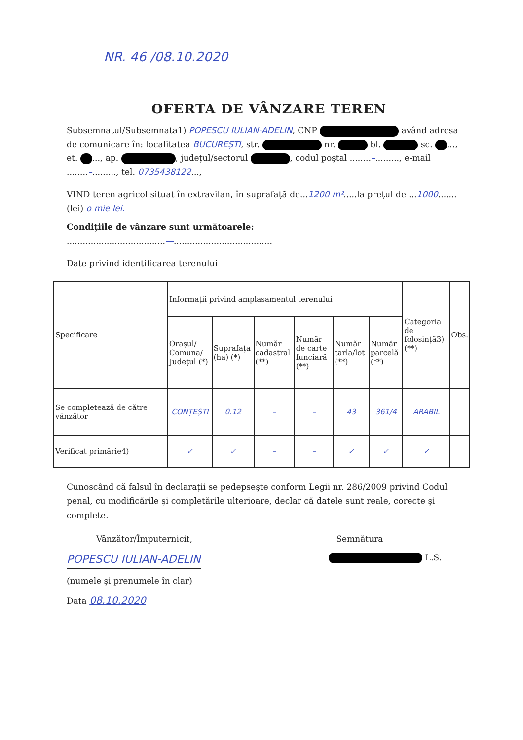NR. 46 /08.10.2020
OFERTA DE VÂNZARE TEREN
Subsemnatul/Subsemnata1) POPESCU IULIAN-ADELIN, CNP având adresa de comunicare în: localitatea BUCUREȘTI, str. nr. bl. sc. ..., et. ..., ap. , județul/sectorul , codul poştal ........–........., e-mail ........–........., tel. 0735438122...,
VIND teren agricol situat în extravilan, în suprafață de...1200 m².....la prețul de ...1000....... (lei) o mie lei.
Condițiile de vânzare sunt următoarele:
.....................................—.....................................
Date privind identificarea terenului
| Specificare | Informații privind amplasamentul terenului | | | | | | Categoria de folosință3) (**) | Obs. |
| --- | --- | --- | --- | --- | --- | --- | --- | --- |
| | Orașul/ Comuna/ Județul (*) | Suprafața (ha) (*) | Număr cadastral (**) | Număr de carte funciară (**) | Număr tarla/lot (**) | Număr parcelă (**) | | |
| Se completează de către vânzător | CONȚEȘTI | 0.12 | – | – | 43 | 361/4 | ARABIL | |
| Verificat primărie4) | ✓ | ✓ | – | – | ✓ | ✓ | ✓ | |
Cunoscând că falsul în declarații se pedepseşte conform Legii nr. 286/2009 privind Codul penal, cu modificările şi completările ulterioare, declar că datele sunt reale, corecte şi complete.
Vânzător/Împuternicit,
POPESCU IULIAN-ADELIN
(numele şi prenumele în clar)
Data 08.10.2020
Semnătura
__________ L.S.